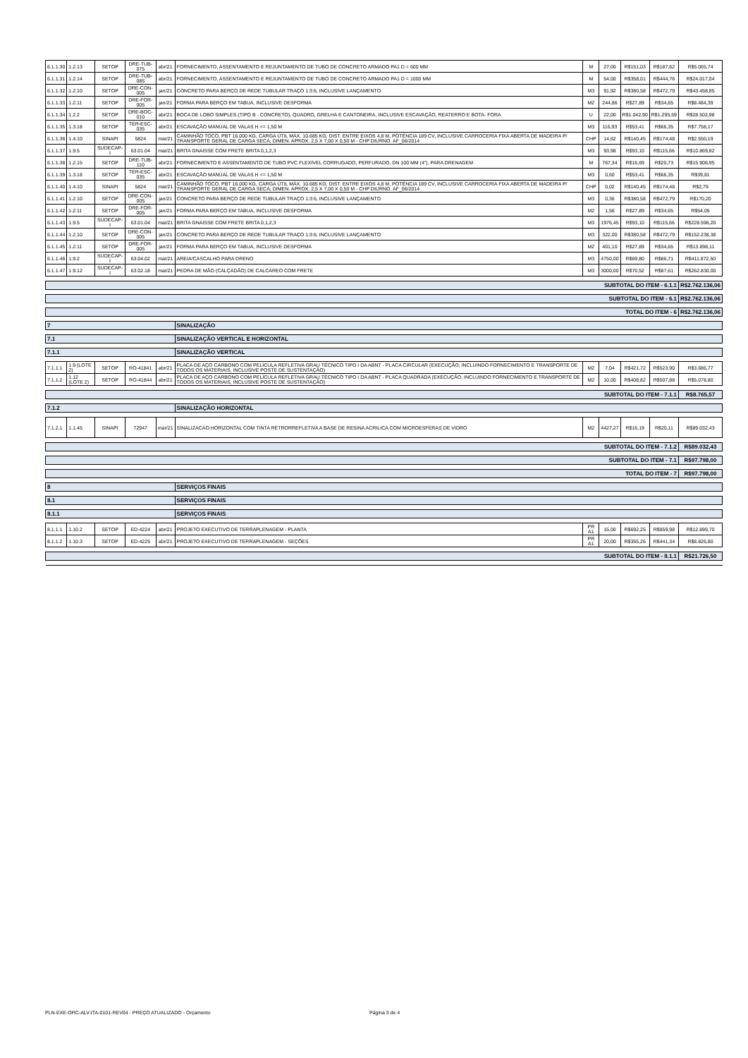| 6.1.1.30 | 1.2.13 | SETOP | DRE-TUB-075 | abr/21 | FORNECIMENTO, ASSENTAMENTO E REJUNTAMENTO DE TUBO DE CONCRETO ARMADO PA1 D = 600 MM | M | 27,00 | R$151,03 | R$187,62 | R$5.065,74 |
| 6.1.1.31 | 1.2.14 | SETOP | DRE-TUB-085 | abr/21 | FORNECIMENTO, ASSENTAMENTO E REJUNTAMENTO DE TUBO DE CONCRETO ARMADO PA1 D = 1000 MM | M | 54,00 | R$358,01 | R$444,76 | R$24.017,04 |
| 6.1.1.32 | 1.2.10 | SETOP | DRE-CON-005 | jan/21 | CONCRETO PARA BERÇO DE REDE TUBULAR TRAÇO 1:3:6, INCLUSIVE LANÇAMENTO | M3 | 91,92 | R$380,58 | R$472,79 | R$43.458,85 |
| 6.1.1.33 | 1.2.11 | SETOP | DRE-FOR-005 | jan/21 | FORMA PARA BERÇO EM TABUA, INCLUSIVE DESFORMA | M2 | 244,86 | R$27,89 | R$34,65 | R$8.484,39 |
| 6.1.1.34 | 1.2.2 | SETOP | DRE-BOC-010 | abr/21 | BOCA DE LOBO SIMPLES (TIPO B - CONCRETO), QUADRO, GRELHA E CANTONEIRA, INCLUSIVE ESCAVAÇÃO, REATERRO E BOTA- FORA | U | 22,00 | R$1.042,90 | R$1.295,59 | R$28.502,98 |
| 6.1.1.35 | 1.3.18 | SETOP | TER-ESC-035 | abr/21 | ESCAVAÇÃO MANUAL DE VALAS H <= 1,50 M | M3 | 116,93 | R$53,41 | R$66,35 | R$7.758,17 |
| 6.1.1.36 | 1.4.10 | SINAPI | 5824 | mai/21 | CAMINHÃO TOCO, PBT 16.000 KG, CARGA ÚTIL MÁX. 10.685 KG, DIST. ENTRE EIXOS 4,8 M, POTÊNCIA 189 CV, INCLUSIVE CARROCERIA FIXA ABERTA DE MADEIRA P/ TRANSPORTE GERAL DE CARGA SECA, DIMEN. APROX. 2,5 X 7,00 X 0,50 M - CHP DIURNO. AF_06/2014 | CHP | 14,62 | R$140,45 | R$174,48 | R$2.550,19 |
| 6.1.1.37 | 1.9.5 | SUDECAP-I | 63.01.04 | mai/21 | BRITA GNAISSE COM FRETE BRITA 0,1,2,3 | M3 | 93,98 | R$93,10 | R$115,66 | R$10.869,82 |
| 6.1.1.38 | 1.2.15 | SETOP | DRE-TUB-110 | abr/21 | FORNECIMENTO E ASSENTAMENTO DE TUBO PVC FLEXÍVEL CORRUGADO, PERFURADO, DN 100 MM (4"), PARA DRENAGEM | M | 767,34 | R$16,69 | R$20,73 | R$15.906,95 |
| 6.1.1.39 | 1.3.18 | SETOP | TER-ESC-035 | abr/21 | ESCAVAÇÃO MANUAL DE VALAS H <= 1,50 M | M3 | 0,60 | R$53,41 | R$66,35 | R$39,81 |
| 6.1.1.40 | 1.4.10 | SINAPI | 5824 | mai/21 | CAMINHÃO TOCO, PBT 16.000 KG, CARGA ÚTIL MÁX. 10.685 KG, DIST. ENTRE EIXOS 4,8 M, POTÊNCIA 189 CV, INCLUSIVE CARROCERIA FIXA ABERTA DE MADEIRA P/ TRANSPORTE GERAL DE CARGA SECA, DIMEN. APROX. 2,5 X 7,00 X 0,50 M - CHP DIURNO. AF_06/2014 | CHP | 0,02 | R$140,45 | R$174,48 | R$2,79 |
| 6.1.1.41 | 1.2.10 | SETOP | DRE-CON-005 | jan/21 | CONCRETO PARA BERÇO DE REDE TUBULAR TRAÇO 1:3:6, INCLUSIVE LANÇAMENTO | M3 | 0,36 | R$380,58 | R$472,79 | R$170,20 |
| 6.1.1.42 | 1.2.11 | SETOP | DRE-FOR-005 | jan/21 | FORMA PARA BERÇO EM TABUA, INCLUSIVE DESFORMA | M2 | 1,56 | R$27,89 | R$34,65 | R$54,05 |
| 6.1.1.43 | 1.9.5 | SUDECAP-I | 63.01.04 | mai/21 | BRITA GNAISSE COM FRETE BRITA 0,1,2,3 | M3 | 1976,45 | R$93,10 | R$115,66 | R$228.596,20 |
| 6.1.1.44 | 1.2.10 | SETOP | DRE-CON-005 | jan/21 | CONCRETO PARA BERÇO DE REDE TUBULAR TRAÇO 1:3:6, INCLUSIVE LANÇAMENTO | M3 | 322,00 | R$380,58 | R$472,79 | R$152.238,38 |
| 6.1.1.45 | 1.2.11 | SETOP | DRE-FOR-005 | jan/21 | FORMA PARA BERÇO EM TABUA, INCLUSIVE DESFORMA | M2 | 401,10 | R$27,89 | R$34,65 | R$13.898,11 |
| 6.1.1.46 | 1.9.2 | SUDECAP-I | 63.04.02 | mai/21 | AREIA/CASCALHO PARA DRENO | M3 | 4750,00 | R$69,80 | R$86,71 | R$411.872,50 |
| 6.1.1.47 | 1.9.12 | SUDECAP-I | 63.02.18 | mai/21 | PEDRA DE MÃO (CALÇADÃO) DE CALCÁREO COM FRETE | M3 | 3000,00 | R$70,52 | R$87,61 | R$262.830,00 |
| SUBTOTAL DO ITEM - 6.1.1 | | | | | | | | | | R$2.762.136,06 |
| SUBTOTAL DO ITEM - 6.1 | | | | | | | | | | R$2.762.136,06 |
| TOTAL DO ITEM - 6 | | | | | | | | | | R$2.762.136,06 |
| 7 | | | | | SINALIZAÇÃO | | | | | |
| 7.1 | | | | | SINALIZAÇÃO VERTICAL E HORIZONTAL | | | | | |
| 7.1.1 | | | | | SINALIZAÇÃO VERTICAL | | | | | |
| 7.1.1.1 | 1.9 (LOTE 2) | SETOP | RO-41841 | abr/21 | PLACA DE AÇO CARBONO COM PELÍCULA REFLETIVA GRAU TÉCNICO TIPO I DA ABNT - PLACA CIRCULAR (EXECUÇÃO, INCLUINDO FORNECIMENTO E TRANSPORTE DE TODOS OS MATERIAIS, INCLUSIVE POSTE DE SUSTENTAÇÃO) | M2 | 7,04 | R$421,72 | R$523,90 | R$3.686,77 |
| 7.1.1.2 | 1.12 (LOTE 2) | SETOP | RO-41844 | abr/21 | PLACA DE AÇO CARBONO COM PELÍCULA REFLETIVA GRAU TÉCNICO TIPO I DA ABNT - PLACA QUADRADA (EXECUÇÃO, INCLUINDO FORNECIMENTO E TRANSPORTE DE TODOS OS MATERIAIS, INCLUSIVE POSTE DE SUSTENTAÇÃO) | M2 | 10,00 | R$408,82 | R$507,88 | R$5.078,80 |
| SUBTOTAL DO ITEM - 7.1.1 | | | | | | | | | | R$8.765,57 |
| 7.1.2 | | | | | SINALIZAÇÃO HORIZONTAL | | | | | |
| 7.1.2.1 | 1.1.45 | SINAPI | 72947 | mar/21 | SINALIZACAO HORIZONTAL COM TINTA RETRORREFLETIVA A BASE DE RESINA ACRILICA COM MICROESFERAS DE VIDRO | M2 | 4427,27 | R$16,19 | R$20,11 | R$89.032,43 |
| SUBTOTAL DO ITEM - 7.1.2 | | | | | | | | | | R$89.032,43 |
| SUBTOTAL DO ITEM - 7.1 | | | | | | | | | | R$97.798,00 |
| TOTAL DO ITEM - 7 | | | | | | | | | | R$97.798,00 |
| 8 | | | | | SERVIÇOS FINAIS | | | | | |
| 8.1 | | | | | SERVIÇOS FINAIS | | | | | |
| 8.1.1 | | | | | SERVIÇOS FINAIS | | | | | |
| 8.1.1.1 | 1.10.2 | SETOP | ED-4224 | abr/21 | PROJETO EXECUTIVO DE TERRAPLENAGEM - PLANTA | PR A1 | 15,00 | R$692,25 | R$859,98 | R$12.899,70 |
| 8.1.1.2 | 1.10.3 | SETOP | ED-4225 | abr/21 | PROJETO EXECUTIVO DE TERRAPLENAGEM - SEÇÕES | PR A1 | 20,00 | R$355,26 | R$441,34 | R$8.826,80 |
| SUBTOTAL DO ITEM - 8.1.1 | | | | | | | | | | R$21.726,50 |
PLN-EXE-ORC-ALV-ITA-0101-REV04 - PREÇO ATUALIZADO - Orçamento Página 3 de 4